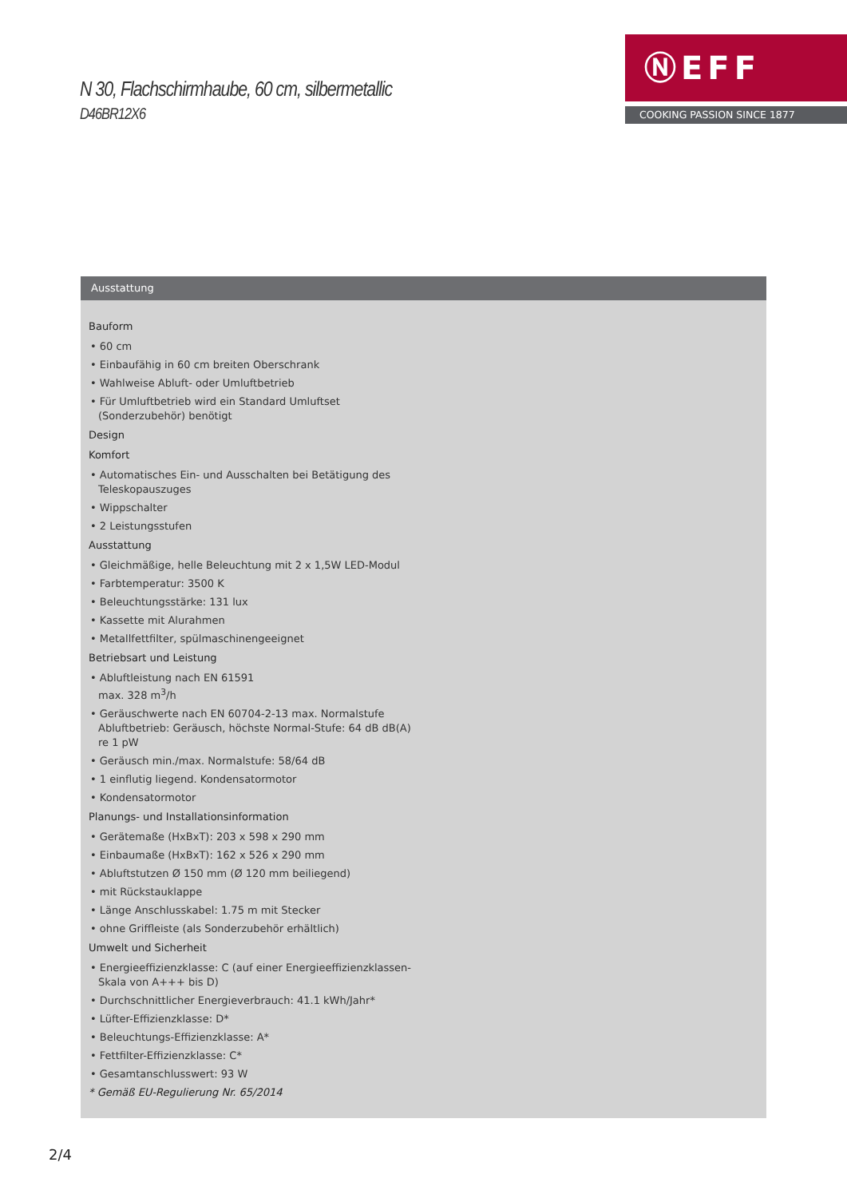N 30, Flachschirmhaube, 60 cm, silbermetallic
D46BR12X6
ⓃEFF
COOKING PASSION SINCE 1877
Ausstattung
Bauform
• 60 cm
• Einbaufähig in 60 cm breiten Oberschrank
• Wahlweise Abluft- oder Umluftbetrieb
• Für Umluftbetrieb wird ein Standard Umluftset (Sonderzubehör) benötigt
Design
Komfort
• Automatisches Ein- und Ausschalten bei Betätigung des Teleskopauszuges
• Wippschalter
• 2 Leistungsstufen
Ausstattung
• Gleichmäßige, helle Beleuchtung mit 2 x 1,5W LED-Modul
• Farbtemperatur: 3500 K
• Beleuchtungsstärke: 131 lux
• Kassette mit Alurahmen
• Metallfettfilter, spülmaschinengeeignet
Betriebsart und Leistung
• Abluftleistung nach EN 61591
max. 328 m<sup>3</sup>/h
• Geräuschwerte nach EN 60704-2-13 max. Normalstufe Abluftbetrieb: Geräusch, höchste Normal-Stufe: 64 dB dB(A) re 1 pW
• Geräusch min./max. Normalstufe: 58/64 dB
• 1 einflutig liegend. Kondensatormotor
• Kondensatormotor
Planungs- und Installationsinformation
• Gerätemaße (HxBxT): 203 x 598 x 290 mm
• Einbaumaße (HxBxT): 162 x 526 x 290 mm
• Abluftstutzen Ø 150 mm (Ø 120 mm beiliegend)
• mit Rückstauklappe
• Länge Anschlusskabel: 1.75 m mit Stecker
• ohne Griffleiste (als Sonderzubehör erhältlich)
Umwelt und Sicherheit
• Energieeffizienzklasse: C (auf einer Energieeffizienzklassen-Skala von A+++ bis D)
• Durchschnittlicher Energieverbrauch: 41.1 kWh/Jahr*
• Lüfter-Effizienzklasse: D*
• Beleuchtungs-Effizienzklasse: A*
• Fettfilter-Effizienzklasse: C*
• Gesamtanschlusswert: 93 W
* Gemäß EU-Regulierung Nr. 65/2014
2/4